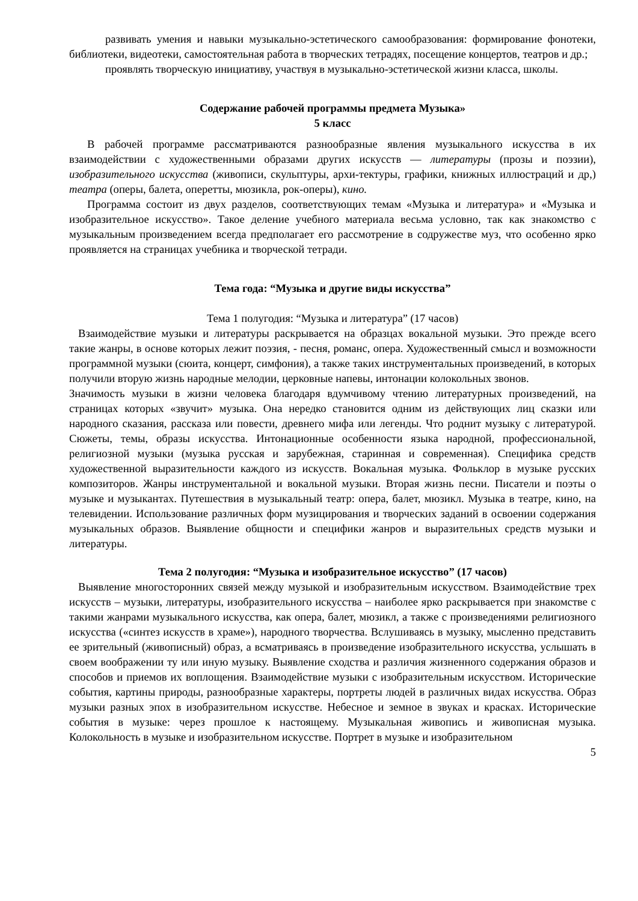развивать умения и навыки музыкально-эстетического самообразования: формирование фонотеки, библиотеки, видеотеки, самостоятельная работа в творческих тетрадях, посещение концертов, театров и др.;
проявлять творческую инициативу, участвуя в музыкально-эстетической жизни класса, школы.
Содержание рабочей программы предмета Музыка»
5 класс
В рабочей программе рассматриваются разнообразные явления музыкального искусства в их взаимодействии с художественными образами других искусств — литературы (прозы и поэзии), изобразительного искусства (живописи, скульптуры, архи-тектуры, графики, книжных иллюстраций и др,) театра (оперы, балета, оперетты, мюзикла, рок-оперы), кино.
Программа состоит из двух разделов, соответствующих темам «Музыка и литература» и «Музыка и изобразительное искусство». Такое деление учебного материала весьма условно, так как знакомство с музыкальным произведением всегда предполагает его рассмотрение в содружестве муз, что особенно ярко проявляется на страницах учебника и творческой тетради.
Тема года: “Музыка и другие виды искусства”
Тема 1 полугодия: “Музыка и литература” (17 часов)
Взаимодействие музыки и литературы раскрывается на образцах вокальной музыки. Это прежде всего такие жанры, в основе которых лежит поэзия, - песня, романс, опера. Художественный смысл и возможности программной музыки (сюита, концерт, симфония), а также таких инструментальных произведений, в которых получили вторую жизнь народные мелодии, церковные напевы, интонации колокольных звонов.
Значимость музыки в жизни человека благодаря вдумчивому чтению литературных произведений, на страницах которых «звучит» музыка. Она нередко становится одним из действующих лиц сказки или народного сказания, рассказа или повести, древнего мифа или легенды. Что роднит музыку с литературой. Сюжеты, темы, образы искусства. Интонационные особенности языка народной, профессиональной, религиозной музыки (музыка русская и зарубежная, старинная и современная). Специфика средств художественной выразительности каждого из искусств. Вокальная музыка. Фольклор в музыке русских композиторов. Жанры инструментальной и вокальной музыки. Вторая жизнь песни. Писатели и поэты о музыке и музыкантах. Путешествия в музыкальный театр: опера, балет, мюзикл. Музыка в театре, кино, на телевидении. Использование различных форм музицирования и творческих заданий в освоении содержания музыкальных образов. Выявление общности и специфики жанров и выразительных средств музыки и литературы.
Тема 2 полугодия: “Музыка и изобразительное искусство” (17 часов)
Выявление многосторонних связей между музыкой и изобразительным искусством. Взаимодействие трех искусств – музыки, литературы, изобразительного искусства – наиболее ярко раскрывается при знакомстве с такими жанрами музыкального искусства, как опера, балет, мюзикл, а также с произведениями религиозного искусства («синтез искусств в храме»), народного творчества. Вслушиваясь в музыку, мысленно представить ее зрительный (живописный) образ, а всматриваясь в произведение изобразительного искусства, услышать в своем воображении ту или иную музыку. Выявление сходства и различия жизненного содержания образов и способов и приемов их воплощения. Взаимодействие музыки с изобразительным искусством. Исторические события, картины природы, разнообразные характеры, портреты людей в различных видах искусства. Образ музыки разных эпох в изобразительном искусстве. Небесное и земное в звуках и красках. Исторические события в музыке: через прошлое к настоящему. Музыкальная живопись и живописная музыка. Колокольность в музыке и изобразительном искусстве. Портрет в музыке и изобразительном
5